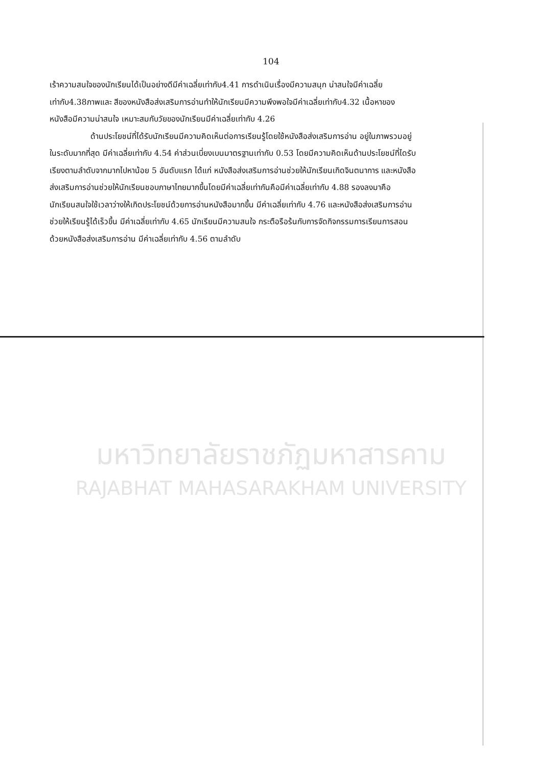104
เร้าความสนใจของนักเรียนได้เป็นอย่างดีมีค่าเฉลี่ยเท่ากับ4.41 การดำเนินเรื่องมีความสนุก น่าสนใจมีค่าเฉลี่ยเท่ากับ4.38ภาพและ สีของหนังสือส่งเสริมการอ่านทำให้นักเรียนมีความพึงพอใจมีค่าเฉลี่ยเท่ากับ4.32 เนื้อหาของหนังสือมีความน่าสนใจ เหมาะสมกับวัยของนักเรียนมีค่าเฉลี่ยเท่ากับ 4.26
ด้านประโยชน์ที่ได้รับนักเรียนมีความคิดเห็นต่อการเรียนรู้โดยใช้หนังสือส่งเสริมการอ่าน อยู่ในภาพรวมอยู่ในระดับมากที่สุด มีค่าเฉลี่ยเท่ากับ 4.54 ค่าส่วนเบี่ยงเบนมาตรฐานเท่ากับ 0.53 โดยมีความคิดเห็นด้านประโยชน์ที่ไดรับเรียงตามลำดับจากมากไปหาน้อย 5 อันดับแรก ได้แก่ หนังสือส่งเสริมการอ่านช่วยให้นักเรียนเกิดจินตนาการ และหนังสือส่งเสริมการอ่านช่วยให้นักเรียนชอบภาษาไทยมากขึ้นโดยมีค่าเฉลี่ยเท่ากันคือมีค่าเฉลี่ยเท่ากับ 4.88 รองลงมาคือ นักเรียนสนใจใช้เวลาว่างให้เกิดประโยชน์ด้วยการอ่านหนังสือมากขึ้น มีค่าเฉลี่ยเท่ากับ 4.76 และหนังสือส่งเสริมการอ่านช่วยให้เรียนรู้ได้เร็วขึ้น มีค่าเฉลี่ยเท่ากับ 4.65 นักเรียนมีความสนใจ กระตือรือร้นกับการจัดกิจกรรมการเรียนการสอนด้วยหนังสือส่งเสริมการอ่าน มีค่าเฉลี่ยเท่ากับ 4.56 ตามลำดับ
มหาวิทยาลัยราชภัฏมหาสารคาม
RAJABHAT MAHASARAKHAM UNIVERSITY